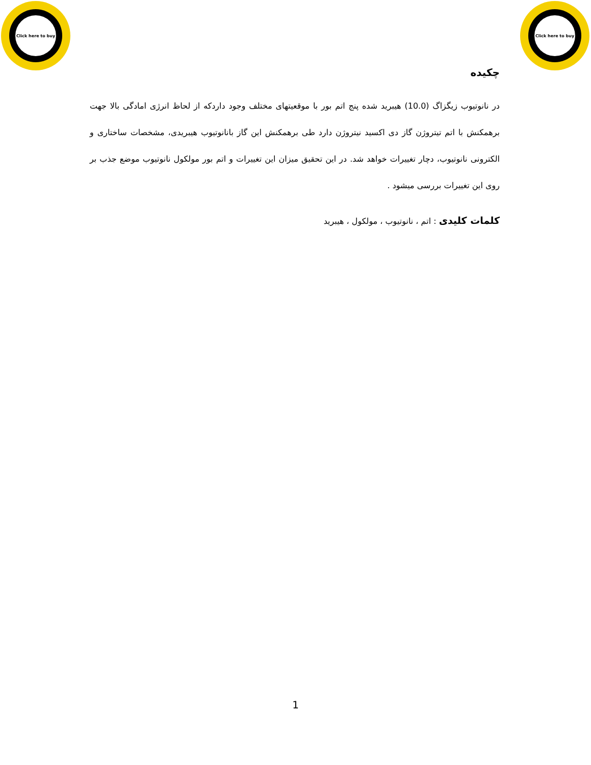Click here to buy
Click here to buy
چکیده
در نانوتیوب زیگزاگ (10.0) هیبرید شده پنج اتم بور با موقعیتهای مختلف وجود داردکه از لحاظ انرژی امادگی بالا جهت برهمکنش با اتم تیتروژن گاز دی اکسید نیتروژن دارد طی برهمکنش این گاز بانانوتیوب هیبریدی، مشخصات ساختاری و الکترونی نانوتیوب، دچار تغییرات خواهد شد. در این تحقیق میزان این تغییرات و اتم بور مولکول نانوتیوب موضع جذب بر روی این تغییرات بررسی میشود .
کلمات کلیدی : اتم ، نانوتیوب ، مولکول ، هیبرید
1